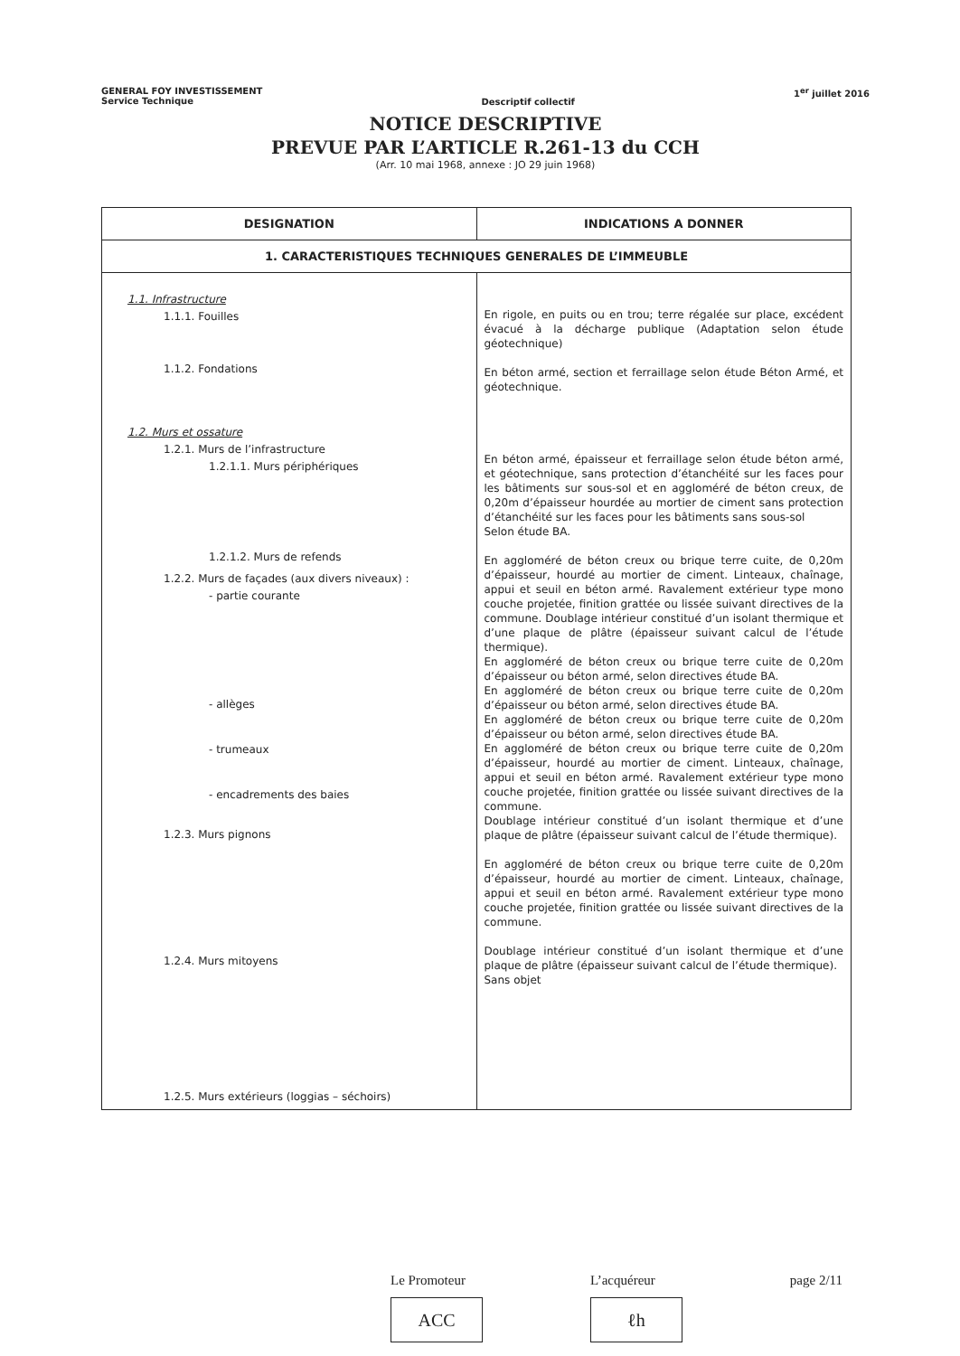GENERAL FOY INVESTISSEMENT
Service Technique
Descriptif collectif
1<sup>er</sup> juillet 2016
NOTICE DESCRIPTIVE
PREVUE PAR L’ARTICLE R.261-13 du CCH
(Arr. 10 mai 1968, annexe : JO 29 juin 1968)
| DESIGNATION | INDICATIONS A DONNER |
| --- | --- |
| 1. CARACTERISTIQUES TECHNIQUES GENERALES DE L’IMMEUBLE | |
| 1.1. Infrastructure 1.1.1. Fouilles 1.1.2. Fondations 1.2. Murs et ossature 1.2.1. Murs de l’infrastructure 1.2.1.1. Murs périphériques 1.2.1.2. Murs de refends 1.2.2. Murs de façades (aux divers niveaux) : - partie courante - allèges - trumeaux - encadrements des baies 1.2.3. Murs pignons 1.2.4. Murs mitoyens 1.2.5. Murs extérieurs (loggias – séchoirs) | En rigole, en puits ou en trou; terre régalée sur place, excédent évacué à la décharge publique (Adaptation selon étude géotechnique) En béton armé, section et ferraillage selon étude Béton Armé, et géotechnique. En béton armé, épaisseur et ferraillage selon étude béton armé, et géotechnique, sans protection d’étanchéité sur les faces pour les bâtiments sur sous-sol et en aggloméré de béton creux, de 0,20m d’épaisseur hourdée au mortier de ciment sans protection d’étanchéité sur les faces pour les bâtiments sans sous-sol Selon étude BA. En aggloméré de béton creux ou brique terre cuite, de 0,20m d’épaisseur, hourdé au mortier de ciment. Linteaux, chaînage, appui et seuil en béton armé. Ravalement extérieur type mono couche projetée, finition grattée ou lissée suivant directives de la commune. Doublage intérieur constitué d’un isolant thermique et d’une plaque de plâtre (épaisseur suivant calcul de l’étude thermique). En aggloméré de béton creux ou brique terre cuite de 0,20m d’épaisseur ou béton armé, selon directives étude BA. En aggloméré de béton creux ou brique terre cuite de 0,20m d’épaisseur ou béton armé, selon directives étude BA. En aggloméré de béton creux ou brique terre cuite de 0,20m d’épaisseur ou béton armé, selon directives étude BA. En aggloméré de béton creux ou brique terre cuite de 0,20m d’épaisseur, hourdé au mortier de ciment. Linteaux, chaînage, appui et seuil en béton armé. Ravalement extérieur type mono couche projetée, finition grattée ou lissée suivant directives de la commune. Doublage intérieur constitué d’un isolant thermique et d’une plaque de plâtre (épaisseur suivant calcul de l’étude thermique). En aggloméré de béton creux ou brique terre cuite de 0,20m d’épaisseur, hourdé au mortier de ciment. Linteaux, chaînage, appui et seuil en béton armé. Ravalement extérieur type mono couche projetée, finition grattée ou lissée suivant directives de la commune. Doublage intérieur constitué d’un isolant thermique et d’une plaque de plâtre (épaisseur suivant calcul de l’étude thermique). Sans objet |
Le Promoteur
ACC
L’acquéreur
ℓh
page 2/11